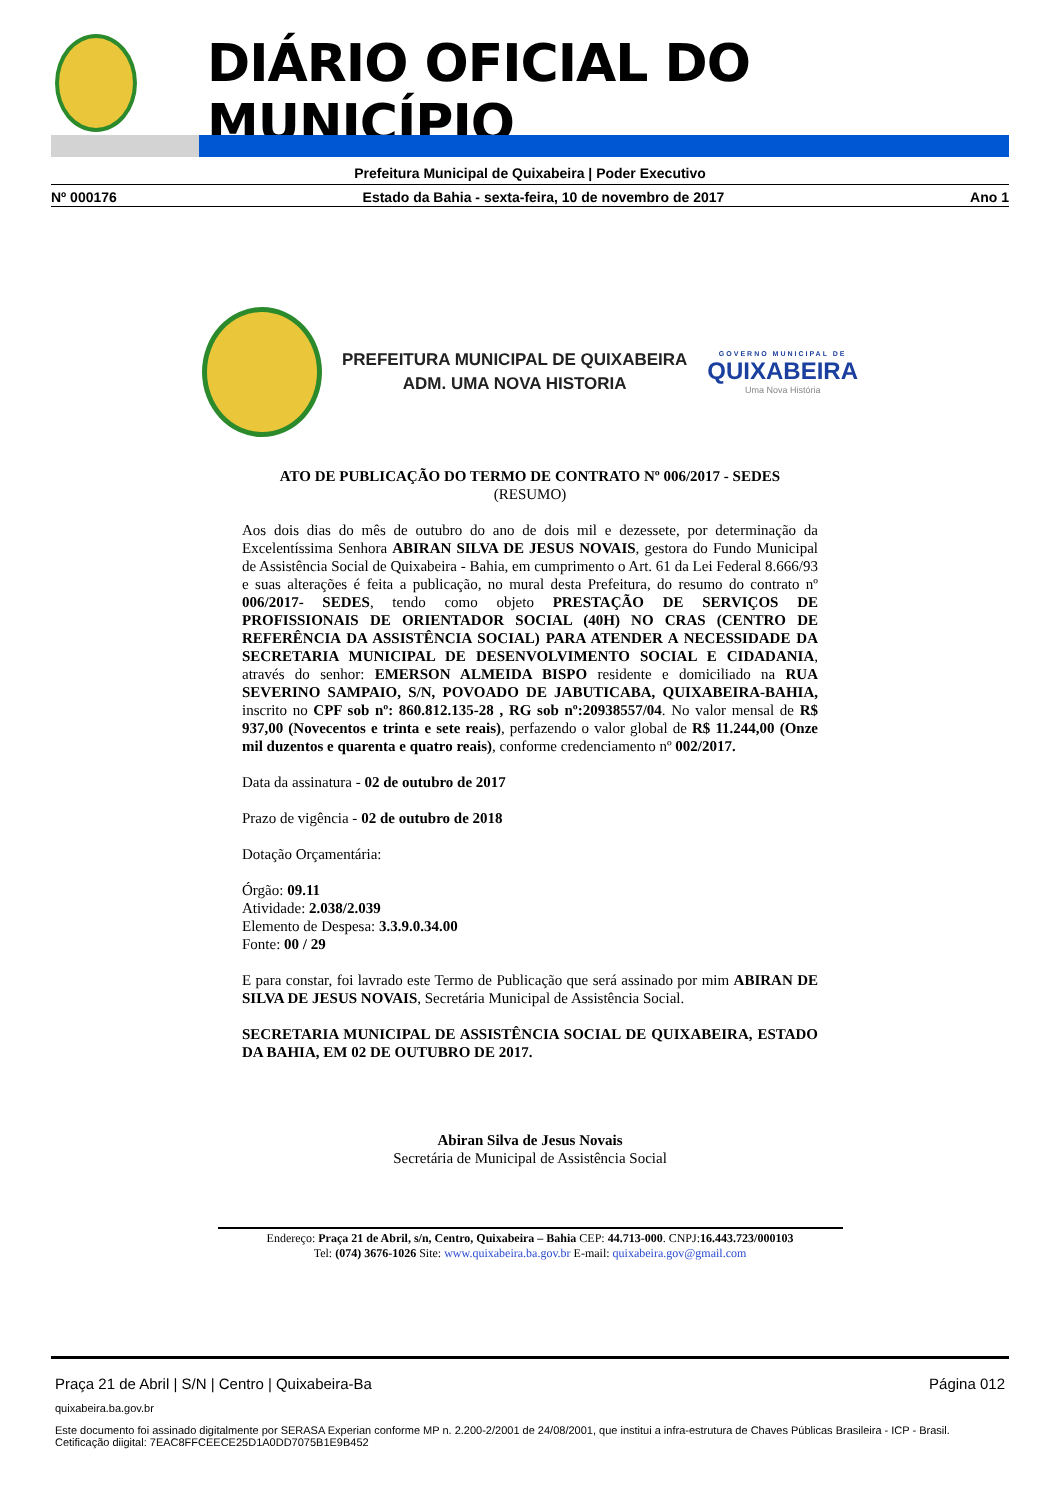DIÁRIO OFICIAL DO MUNICÍPIO
Prefeitura Municipal de Quixabeira | Poder Executivo
Nº 000176 Estado da Bahia - sexta-feira, 10 de novembro de 2017 Ano 1
PREFEITURA MUNICIPAL DE QUIXABEIRA
ADM. UMA NOVA HISTORIA
GOVERNO MUNICIPAL DE
QUIXABEIRA
Uma Nova História
ATO DE PUBLICAÇÃO DO TERMO DE CONTRATO Nº 006/2017 - SEDES
(RESUMO)
Aos dois dias do mês de outubro do ano de dois mil e dezessete, por determinação da Excelentíssima Senhora ABIRAN SILVA DE JESUS NOVAIS, gestora do Fundo Municipal de Assistência Social de Quixabeira - Bahia, em cumprimento o Art. 61 da Lei Federal 8.666/93 e suas alterações é feita a publicação, no mural desta Prefeitura, do resumo do contrato nº 006/2017- SEDES, tendo como objeto PRESTAÇÃO DE SERVIÇOS DE PROFISSIONAIS DE ORIENTADOR SOCIAL (40H) NO CRAS (CENTRO DE REFERÊNCIA DA ASSISTÊNCIA SOCIAL) PARA ATENDER A NECESSIDADE DA SECRETARIA MUNICIPAL DE DESENVOLVIMENTO SOCIAL E CIDADANIA, através do senhor: EMERSON ALMEIDA BISPO residente e domiciliado na RUA SEVERINO SAMPAIO, S/N, POVOADO DE JABUTICABA, QUIXABEIRA-BAHIA, inscrito no CPF sob nº: 860.812.135-28 , RG sob nº:20938557/04. No valor mensal de R$ 937,00 (Novecentos e trinta e sete reais), perfazendo o valor global de R$ 11.244,00 (Onze mil duzentos e quarenta e quatro reais), conforme credenciamento nº 002/2017.
Data da assinatura - 02 de outubro de 2017
Prazo de vigência - 02 de outubro de 2018
Dotação Orçamentária:
Órgão: 09.11
Atividade: 2.038/2.039
Elemento de Despesa: 3.3.9.0.34.00
Fonte: 00 / 29
E para constar, foi lavrado este Termo de Publicação que será assinado por mim ABIRAN DE SILVA DE JESUS NOVAIS, Secretária Municipal de Assistência Social.
SECRETARIA MUNICIPAL DE ASSISTÊNCIA SOCIAL DE QUIXABEIRA, ESTADO DA BAHIA, EM 02 DE OUTUBRO DE 2017.
Abiran Silva de Jesus Novais
Secretária de Municipal de Assistência Social
Endereço: Praça 21 de Abril, s/n, Centro, Quixabeira – Bahia CEP: 44.713-000. CNPJ:16.443.723/000103
Tel: (074) 3676-1026 Site: www.quixabeira.ba.gov.br E-mail: quixabeira.gov@gmail.com
Praça 21 de Abril | S/N | Centro | Quixabeira-Ba Página 012
quixabeira.ba.gov.br
Este documento foi assinado digitalmente por SERASA Experian conforme MP n. 2.200-2/2001 de 24/08/2001, que institui a infra-estrutura de Chaves Públicas Brasileira - ICP - Brasil. Cetificação diigital: 7EAC8FFCEECE25D1A0DD7075B1E9B452